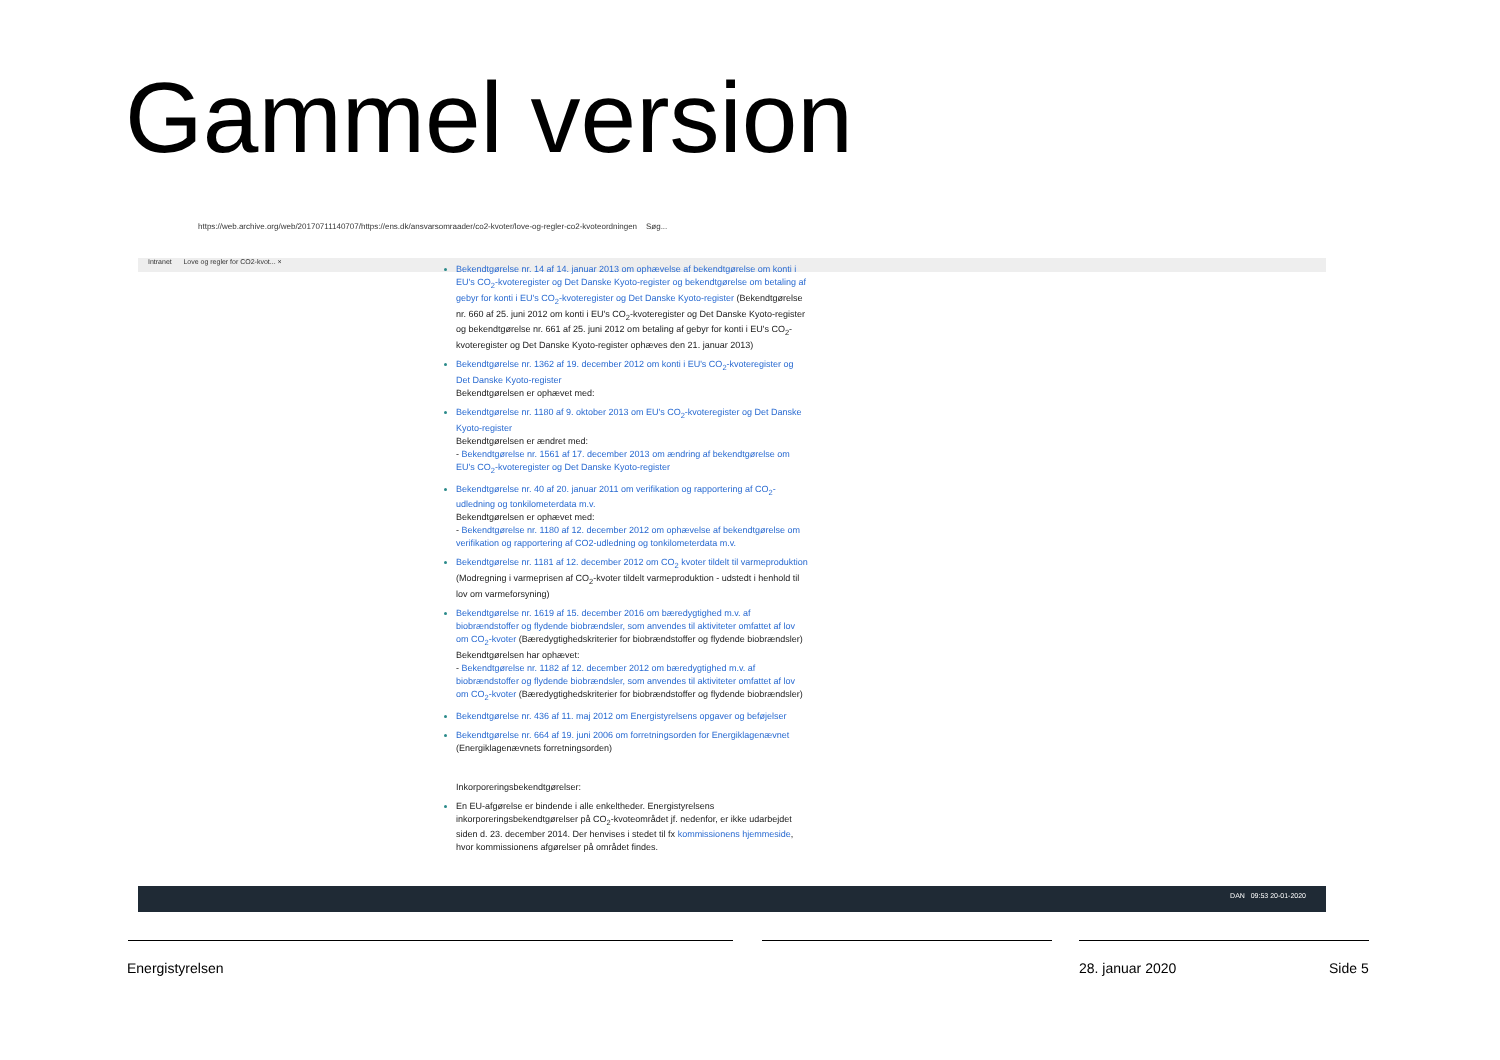Gammel version
https://web.archive.org/web/20170711140707/https://ens.dk/ansvarsomraader/co2-kvoter/love-og-regler-co2-kvoteordningen Søg...
Intranet Love og regler for CO2-kvot... ×
Bekendtgørelse nr. 14 af 14. januar 2013 om ophævelse af bekendtgørelse om konti i EU's CO<sub>2</sub>-kvoteregister og Det Danske Kyoto-register og bekendtgørelse om betaling af gebyr for konti i EU's CO<sub>2</sub>-kvoteregister og Det Danske Kyoto-register (Bekendtgørelse nr. 660 af 25. juni 2012 om konti i EU's CO<sub>2</sub>-kvoteregister og Det Danske Kyoto-register og bekendtgørelse nr. 661 af 25. juni 2012 om betaling af gebyr for konti i EU's CO<sub>2</sub>-kvoteregister og Det Danske Kyoto-register ophæves den 21. januar 2013)
Bekendtgørelse nr. 1362 af 19. december 2012 om konti i EU's CO<sub>2</sub>-kvoteregister og Det Danske Kyoto-register
Bekendtgørelsen er ophævet med:
Bekendtgørelse nr. 1180 af 9. oktober 2013 om EU's CO<sub>2</sub>-kvoteregister og Det Danske Kyoto-register
Bekendtgørelsen er ændret med:
- Bekendtgørelse nr. 1561 af 17. december 2013 om ændring af bekendtgørelse om EU's CO<sub>2</sub>-kvoteregister og Det Danske Kyoto-register
Bekendtgørelse nr. 40 af 20. januar 2011 om verifikation og rapportering af CO<sub>2</sub>-udledning og tonkilometerdata m.v.
Bekendtgørelsen er ophævet med:
- Bekendtgørelse nr. 1180 af 12. december 2012 om ophævelse af bekendtgørelse om verifikation og rapportering af CO2-udledning og tonkilometerdata m.v.
Bekendtgørelse nr. 1181 af 12. december 2012 om CO<sub>2</sub> kvoter tildelt til varmeproduktion (Modregning i varmeprisen af CO<sub>2</sub>-kvoter tildelt varmeproduktion - udstedt i henhold til lov om varmeforsyning)
Bekendtgørelse nr. 1619 af 15. december 2016 om bæredygtighed m.v. af biobrændstoffer og flydende biobrændsler, som anvendes til aktiviteter omfattet af lov om CO<sub>2</sub>-kvoter (Bæredygtighedskriterier for biobrændstoffer og flydende biobrændsler)
Bekendtgørelsen har ophævet:
- Bekendtgørelse nr. 1182 af 12. december 2012 om bæredygtighed m.v. af biobrændstoffer og flydende biobrændsler, som anvendes til aktiviteter omfattet af lov om CO<sub>2</sub>-kvoter (Bæredygtighedskriterier for biobrændstoffer og flydende biobrændsler)
Bekendtgørelse nr. 436 af 11. maj 2012 om Energistyrelsens opgaver og beføjelser
Bekendtgørelse nr. 664 af 19. juni 2006 om forretningsorden for Energiklagenævnet (Energiklagenævnets forretningsorden)
Inkorporeringsbekendtgørelser:
En EU-afgørelse er bindende i alle enkeltheder. Energistyrelsens inkorporeringsbekendtgørelser på CO<sub>2</sub>-kvoteområdet jf. nedenfor, er ikke udarbejdet siden d. 23. december 2014. Der henvises i stedet til fx kommissionens hjemmeside, hvor kommissionens afgørelser på området findes.
DAN 09:53 20-01-2020
Energistyrelsen 28. januar 2020 Side 5